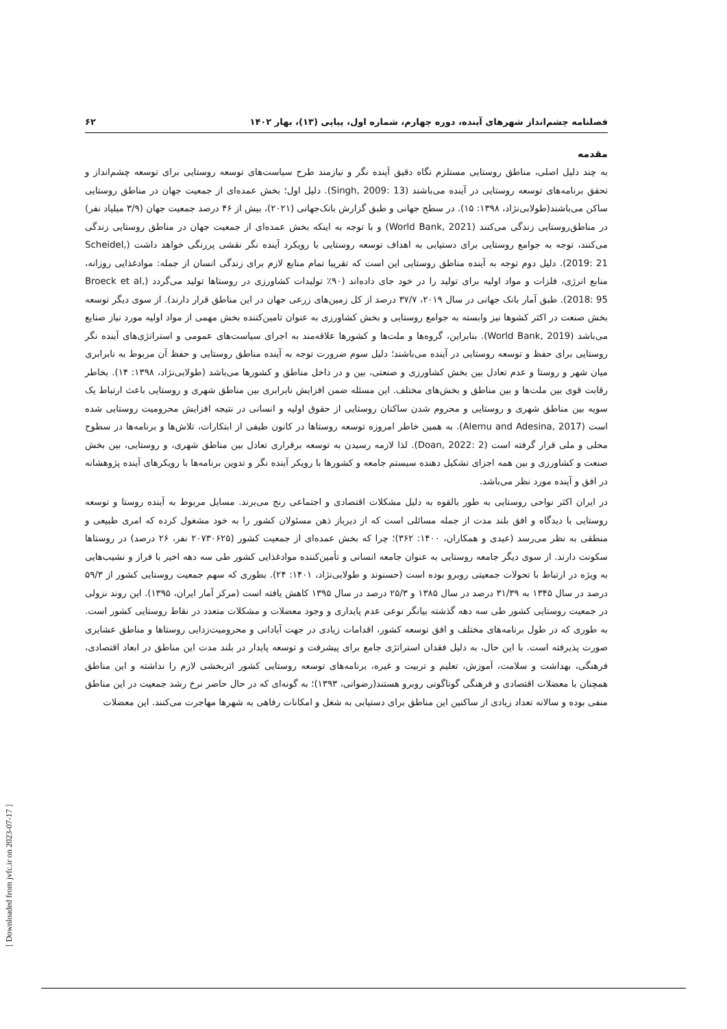فصلنامه چشم‌انداز شهرهای آینده، دوره چهارم، شماره اول، پیاپی (۱۳)، بهار ۱۴۰۲ ۶۲
مقدمه
به چند دلیل اصلی، مناطق روستایی مستلزم نگاه دقیق آینده نگر و نیازمند طرح سیاست‌های توسعه روستایی برای توسعه چشم‌انداز و تحقق برنامه‌های توسعه روستایی در آینده می‌باشند (Singh, 2009: 13). دلیل اول؛ بخش عمده‌ای از جمعیت جهان در مناطق روستایی ساکن می‌باشند(طولابی‌نژاد، ۱۳۹۸: ۱۵). در سطح جهانی و طبق گزارش بانک‌جهانی (۲۰۲۱)، بیش از ۴۶ درصد جمعیت جهان (۳/۹ میلیاد نفر) در مناطق‌روستایی زندگی می‌کنند (World Bank, 2021) و با توجه به اینکه بخش عمده‌ای از جمعیت جهان در مناطق روستایی زندگی می‌کنند، توجه به جوامع روستایی برای دستیابی به اهداف توسعه روستایی با رویکرد آینده نگر نقشی پررنگی خواهد داشت (Scheidel, 2019: 21). دلیل دوم توجه به آینده مناطق روستایی این است که تقریبا تمام منابع لازم برای زندگی انسان از جمله: موادغذایی روزانه، منابع انرژی، فلزات و مواد اولیه برای تولید را در خود جای داده‌اند (۹۰٪ تولیدات کشاورزی در روستاها تولید می‌گردد (Broeck et al, 2018: 95). طبق آمار بانک جهانی در سال ۲۰۱۹، ۳۷/۷ درصد از کل زمین‌های زرعی جهان در این مناطق قرار دارند). از سوی دیگر توسعه بخش صنعت در اکثر کشوها نیز وابسته به جوامع روستایی و بخش کشاورزی به عنوان تامین‌کننده بخش مهمی از مواد اولیه مورد نیاز صنایع می‌باشد (World Bank, 2019). بنابراین، گروه‌ها و ملت‌ها و کشورها علاقه‌مند به اجرای سیاست‌های عمومی و استراتژی‌های آینده نگر روستایی برای حفظ و توسعه روستایی در آینده می‌باشند؛ دلیل سوم ضرورت توجه به آینده مناطق روستایی و حفظ آن مربوط به نابرابری میان شهر و روستا و عدم تعادل بین بخش کشاورزی و صنعتی، بین و در داخل مناطق و کشورها می‌باشد (طولابی‌نژاد، ۱۳۹۸: ۱۴). بخاطر رقابت قوی بین ملت‌ها و بین مناطق و بخش‌های مختلف. این مسئله ضمن افزایش نابرابری بین مناطق شهری و روستایی باعث ارتباط یک سویه بین مناطق شهری و روستایی و محروم شدن ساکنان روستایی از حقوق اولیه و انسانی در نتیجه افزایش محرومیت روستایی شده است (Alemu and Adesina, 2017). به همین خاطر امروزه توسعه روستاها در کانون طیفی از ابتکارات، تلاش‌ها و برنامه‌ها در سطوح محلی و ملی قرار گرفته است (Doan, 2022: 2). لذا لازمه رسیدن به توسعه برقراری تعادل بین مناطق شهری، و روستایی، بین بخش صنعت و کشاورزی و بین همه اجزای تشکیل دهنده سیستم جامعه و کشورها با رویکر آینده نگر و تدوین برنامه‌ها با رویکرهای آینده پژوهشانه در افق و آینده مورد نظر می‌باشد.
در ایران اکثر نواحی روستایی به طور بالقوه به دلیل مشکلات اقتصادی و اجتماعی رنج می‌برند. مسایل مربوط به آینده روستا و توسعه روستایی با دیدگاه و افق بلند مدت از جمله مسائلی است که از دیرباز ذهن مسئولان کشور را به خود مشغول کرده که امری طبیعی و منطقی به نظر می‌رسد (عیدی و همکاران، ۱۴۰۰: ۳۶۲)؛ چرا که بخش عمده‌ای از جمعیت کشور (۲۰۷۳۰۶۲۵ نفر، ۲۶ درصد) در روستاها سکونت دارند. از سوی دیگر جامعه روستایی به عنوان جامعه انسانی و تأمین‌کننده موادغذایی کشور طی سه دهه اخیر با فراز و نشیب‌هایی به ویژه در ارتباط با تحولات جمعیتی روبرو بوده است (حسنوند و طولابی‌نژاد، ۱۴۰۱: ۲۴). بطوری که سهم جمعیت روستایی کشور از ۵۹/۳ درصد در سال ۱۳۴۵ به ۳۱/۳۹ درصد در سال ۱۳۸۵ و ۲۵/۳ درصد در سال ۱۳۹۵ کاهش یافته است (مرکز آمار ایران، ۱۳۹۵). این روند نزولی در جمعیت روستایی کشور طی سه دهه گذشته بیانگر نوعی عدم پایداری و وجود معضلات و مشکلات متعدد در نقاط روستایی کشور است. به طوری که در طول برنامه‌های مختلف و افق توسعه کشور، اقدامات زیادی در جهت آبادانی و محرومیت‌زدایی روستاها و مناطق عشایری صورت پذیرفته است. با این حال، به دلیل فقدان استراتژی جامع برای پیشرفت و توسعه پایدار در بلند مدت این مناطق در ابعاد اقتصادی، فرهنگی، بهداشت و سلامت، آموزش، تعلیم و تربیت و غیره، برنامه‌های توسعه روستایی کشور اثربخشی لازم را نداشته و این مناطق همچنان با معضلات اقتصادی و فرهنگی گوناگونی روبرو هستند(رضوانی، ۱۳۹۳)؛ به گونه‌ای که در حال حاضر نرخ رشد جمعیت در این مناطق منفی بوده و سالانه تعداد زیادی از ساکنین این مناطق برای دستیابی به شغل و امکانات رفاهی به شهرها مهاجرت می‌کنند. این معضلات
[ Downloaded from jvfc.ir on 2023-07-17 ]